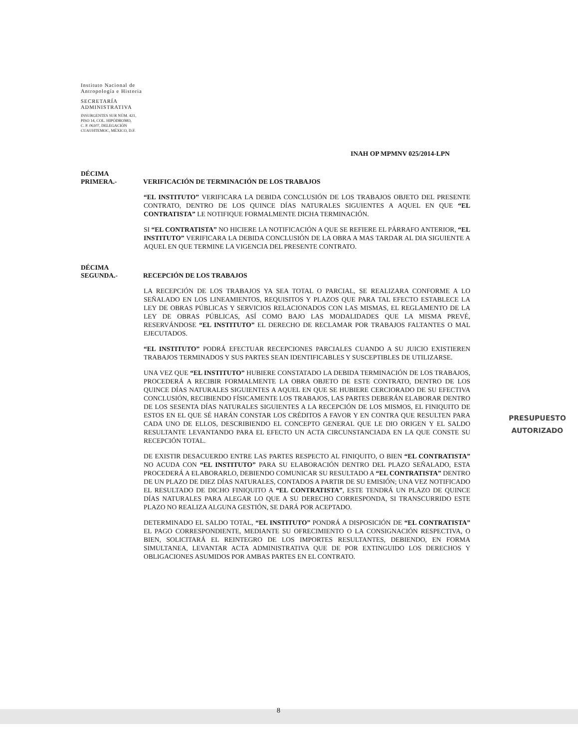Instituto Nacional de
Antropología e Historia
SECRETARÍA
ADMINISTRATIVA
INSURGENTES SUR NÚM. 421,
PISO 14, COL. HIPÓDROMO,
C. P. 06107, DELEGACIÓN
CUAUHTEMOC, MÉXICO, D.F.
INAH OP MPMNV 025/2014-LPN
DÉCIMA
PRIMERA.-
VERIFICACIÓN DE TERMINACIÓN DE LOS TRABAJOS
“EL INSTITUTO” VERIFICARA LA DEBIDA CONCLUSIÓN DE LOS TRABAJOS OBJETO DEL PRESENTE CONTRATO, DENTRO DE LOS QUINCE DÍAS NATURALES SIGUIENTES A AQUEL EN QUE “EL CONTRATISTA” LE NOTIFIQUE FORMALMENTE DICHA TERMINACIÓN.
SI “EL CONTRATISTA” NO HICIERE LA NOTIFICACIÓN A QUE SE REFIERE EL PÁRRAFO ANTERIOR, “EL INSTITUTO” VERIFICARA LA DEBIDA CONCLUSIÓN DE LA OBRA A MAS TARDAR AL DIA SIGUIENTE A AQUEL EN QUE TERMINE LA VIGENCIA DEL PRESENTE CONTRATO.
DÉCIMA
SEGUNDA.-
RECEPCIÓN DE LOS TRABAJOS
LA RECEPCIÓN DE LOS TRABAJOS YA SEA TOTAL O PARCIAL, SE REALIZARA CONFORME A LO SEÑALADO EN LOS LINEAMIENTOS, REQUISITOS Y PLAZOS QUE PARA TAL EFECTO ESTABLECE LA LEY DE OBRAS PÚBLICAS Y SERVICIOS RELACIONADOS CON LAS MISMAS, EL REGLAMENTO DE LA LEY DE OBRAS PÚBLICAS, ASÍ COMO BAJO LAS MODALIDADES QUE LA MISMA PREVÉ, RESERVÁNDOSE “EL INSTITUTO” EL DERECHO DE RECLAMAR POR TRABAJOS FALTANTES O MAL EJECUTADOS.
“EL INSTITUTO” PODRÁ EFECTUAR RECEPCIONES PARCIALES CUANDO A SU JUICIO EXISTIEREN TRABAJOS TERMINADOS Y SUS PARTES SEAN IDENTIFICABLES Y SUSCEPTIBLES DE UTILIZARSE.
UNA VEZ QUE “EL INSTITUTO” HUBIERE CONSTATADO LA DEBIDA TERMINACIÓN DE LOS TRABAJOS, PROCEDERÁ A RECIBIR FORMALMENTE LA OBRA OBJETO DE ESTE CONTRATO, DENTRO DE LOS QUINCE DÍAS NATURALES SIGUIENTES A AQUEL EN QUE SE HUBIERE CERCIORADO DE SU EFECTIVA CONCLUSIÓN, RECIBIENDO FÍSICAMENTE LOS TRABAJOS, LAS PARTES DEBERÁN ELABORAR DENTRO DE LOS SESENTA DÍAS NATURALES SIGUIENTES A LA RECEPCIÓN DE LOS MISMOS, EL FINIQUITO DE ESTOS EN EL QUE SÉ HARÁN CONSTAR LOS CRÉDITOS A FAVOR Y EN CONTRA QUE RESULTEN PARA CADA UNO DE ELLOS, DESCRIBIENDO EL CONCEPTO GENERAL QUE LE DIO ORIGEN Y EL SALDO RESULTANTE LEVANTANDO PARA EL EFECTO UN ACTA CIRCUNSTANCIADA EN LA QUE CONSTE SU RECEPCIÓN TOTAL.
DE EXISTIR DESACUERDO ENTRE LAS PARTES RESPECTO AL FINIQUITO, O BIEN “EL CONTRATISTA” NO ACUDA CON “EL INSTITUTO” PARA SU ELABORACIÓN DENTRO DEL PLAZO SEÑALADO, ESTA PROCEDERÁ A ELABORARLO, DEBIENDO COMUNICAR SU RESULTADO A “EL CONTRATISTA” DENTRO DE UN PLAZO DE DIEZ DÍAS NATURALES, CONTADOS A PARTIR DE SU EMISIÓN; UNA VEZ NOTIFICADO EL RESULTADO DE DICHO FINIQUITO A “EL CONTRATISTA”, ESTE TENDRÁ UN PLAZO DE QUINCE DÍAS NATURALES PARA ALEGAR LO QUE A SU DERECHO CORRESPONDA, SI TRANSCURRIDO ESTE PLAZO NO REALIZA ALGUNA GESTIÓN, SE DARÁ POR ACEPTADO.
DETERMINADO EL SALDO TOTAL, “EL INSTITUTO” PONDRÁ A DISPOSICIÓN DE “EL CONTRATISTA” EL PAGO CORRESPONDIENTE, MEDIANTE SU OFRECIMIENTO O LA CONSIGNACIÓN RESPECTIVA, O BIEN, SOLICITARÁ EL REINTEGRO DE LOS IMPORTES RESULTANTES, DEBIENDO, EN FORMA SIMULTANEA, LEVANTAR ACTA ADMINISTRATIVA QUE DE POR EXTINGUIDO LOS DERECHOS Y OBLIGACIONES ASUMIDOS POR AMBAS PARTES EN EL CONTRATO.
PRESUPUESTO
AUTORIZADO
8